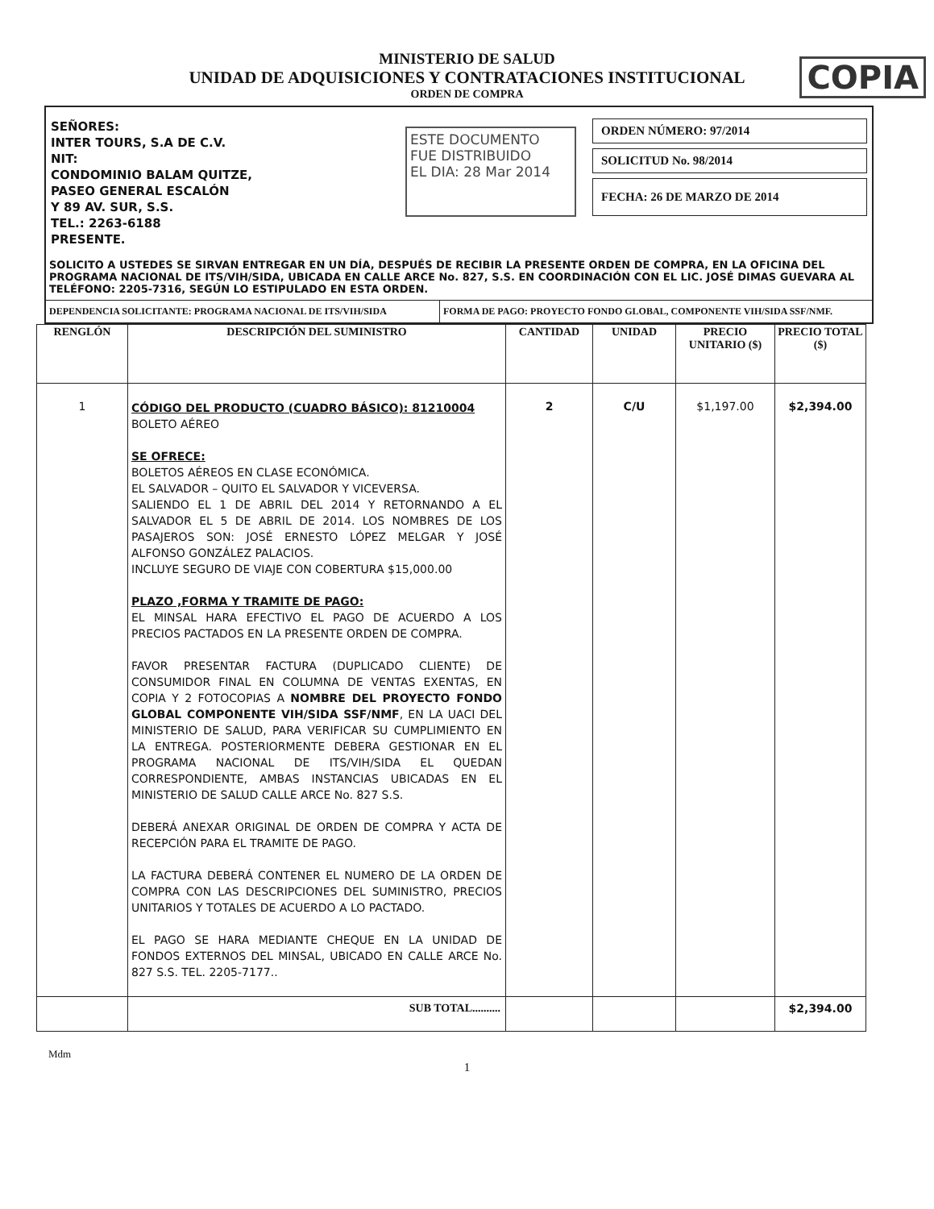MINISTERIO DE SALUD
UNIDAD DE ADQUISICIONES Y CONTRATACIONES INSTITUCIONAL
ORDEN DE COMPRA
COPIA
SEÑORES:
INTER TOURS, S.A DE C.V.
NIT:
CONDOMINIO BALAM QUITZE,
PASEO GENERAL ESCALÓN
Y 89 AV. SUR, S.S.
TEL.: 2263-6188
PRESENTE.
ESTE DOCUMENTO
FUE DISTRIBUIDO
EL DIA: 28 Mar 2014
ORDEN NÚMERO: 97/2014
SOLICITUD No. 98/2014
FECHA: 26 DE MARZO DE 2014
SOLICITO A USTEDES SE SIRVAN ENTREGAR EN UN DÍA, DESPUÉS DE RECIBIR LA PRESENTE ORDEN DE COMPRA, EN LA OFICINA DEL PROGRAMA NACIONAL DE ITS/VIH/SIDA, UBICADA EN CALLE ARCE No. 827, S.S. EN COORDINACIÓN CON EL LIC. JOSÉ DIMAS GUEVARA AL TELÉFONO: 2205-7316, SEGÚN LO ESTIPULADO EN ESTA ORDEN.
DEPENDENCIA SOLICITANTE: PROGRAMA NACIONAL DE ITS/VIH/SIDA FORMA DE PAGO: PROYECTO FONDO GLOBAL, COMPONENTE VIH/SIDA SSF/NMF.
| RENGLÓN | DESCRIPCIÓN DEL SUMINISTRO | CANTIDAD | UNIDAD | PRECIO UNITARIO ($) | PRECIO TOTAL ($) |
| --- | --- | --- | --- | --- | --- |
| 1 | CÓDIGO DEL PRODUCTO (CUADRO BÁSICO): 81210004 BOLETO AÉREO SE OFRECE: BOLETOS AÉREOS EN CLASE ECONÓMICA. EL SALVADOR – QUITO EL SALVADOR Y VICEVERSA. SALIENDO EL 1 DE ABRIL DEL 2014 Y RETORNANDO A EL SALVADOR EL 5 DE ABRIL DE 2014. LOS NOMBRES DE LOS PASAJEROS SON: JOSÉ ERNESTO LÓPEZ MELGAR Y JOSÉ ALFONSO GONZÁLEZ PALACIOS. INCLUYE SEGURO DE VIAJE CON COBERTURA $15,000.00 PLAZO ,FORMA Y TRAMITE DE PAGO: EL MINSAL HARA EFECTIVO EL PAGO DE ACUERDO A LOS PRECIOS PACTADOS EN LA PRESENTE ORDEN DE COMPRA. FAVOR PRESENTAR FACTURA (DUPLICADO CLIENTE) DE CONSUMIDOR FINAL EN COLUMNA DE VENTAS EXENTAS, EN COPIA Y 2 FOTOCOPIAS A NOMBRE DEL PROYECTO FONDO GLOBAL COMPONENTE VIH/SIDA SSF/NMF , EN LA UACI DEL MINISTERIO DE SALUD, PARA VERIFICAR SU CUMPLIMIENTO EN LA ENTREGA. POSTERIORMENTE DEBERA GESTIONAR EN EL PROGRAMA NACIONAL DE ITS/VIH/SIDA EL QUEDAN CORRESPONDIENTE, AMBAS INSTANCIAS UBICADAS EN EL MINISTERIO DE SALUD CALLE ARCE No. 827 S.S. DEBERÁ ANEXAR ORIGINAL DE ORDEN DE COMPRA Y ACTA DE RECEPCIÓN PARA EL TRAMITE DE PAGO. LA FACTURA DEBERÁ CONTENER EL NUMERO DE LA ORDEN DE COMPRA CON LAS DESCRIPCIONES DEL SUMINISTRO, PRECIOS UNITARIOS Y TOTALES DE ACUERDO A LO PACTADO. EL PAGO SE HARA MEDIANTE CHEQUE EN LA UNIDAD DE FONDOS EXTERNOS DEL MINSAL, UBICADO EN CALLE ARCE No. 827 S.S. TEL. 2205-7177.. | 2 | C/U | $1,197.00 | $2,394.00 |
| | SUB TOTAL.......... | | | | $2,394.00 |
Mdm
1